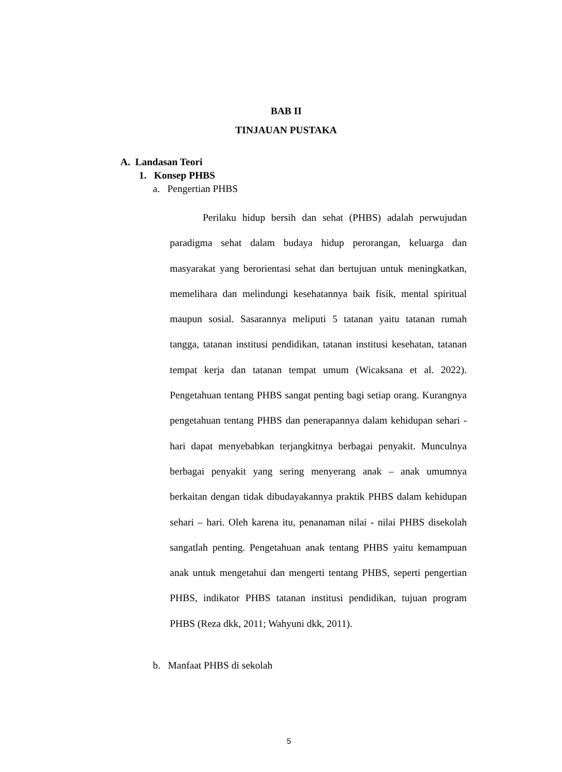BAB II
TINJAUAN PUSTAKA
A. Landasan Teori
1. Konsep PHBS
a. Pengertian PHBS
Perilaku hidup bersih dan sehat (PHBS) adalah perwujudan paradigma sehat dalam budaya hidup perorangan, keluarga dan masyarakat yang berorientasi sehat dan bertujuan untuk meningkatkan, memelihara dan melindungi kesehatannya baik fisik, mental spiritual maupun sosial. Sasarannya meliputi 5 tatanan yaitu tatanan rumah tangga, tatanan institusi pendidikan, tatanan institusi kesehatan, tatanan tempat kerja dan tatanan tempat umum (Wicaksana et al. 2022). Pengetahuan tentang PHBS sangat penting bagi setiap orang. Kurangnya pengetahuan tentang PHBS dan penerapannya dalam kehidupan sehari - hari dapat menyebabkan terjangkitnya berbagai penyakit. Munculnya berbagai penyakit yang sering menyerang anak – anak umumnya berkaitan dengan tidak dibudayakannya praktik PHBS dalam kehidupan sehari – hari. Oleh karena itu, penanaman nilai - nilai PHBS disekolah sangatlah penting. Pengetahuan anak tentang PHBS yaitu kemampuan anak untuk mengetahui dan mengerti tentang PHBS, seperti pengertian PHBS, indikator PHBS tatanan institusi pendidikan, tujuan program PHBS (Reza dkk, 2011; Wahyuni dkk, 2011).
b. Manfaat PHBS di sekolah
5